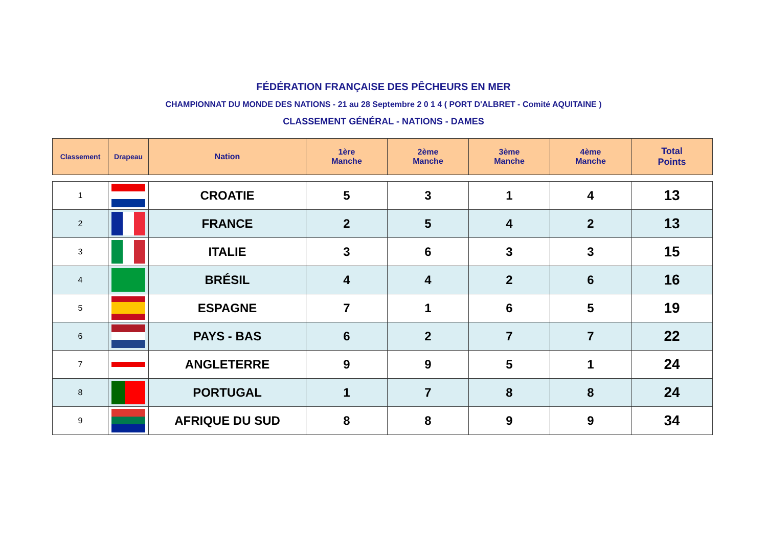FÉDÉRATION FRANÇAISE DES PÊCHEURS EN MER
CHAMPIONNAT DU MONDE DES NATIONS - 21 au 28 Septembre 2 0 1 4 ( PORT D'ALBRET - Comité AQUITAINE )
CLASSEMENT GÉNÉRAL - NATIONS - DAMES
| Classement | Drapeau | Nation | 1ère Manche | 2ème Manche | 3ème Manche | 4ème Manche | Total Points |
| --- | --- | --- | --- | --- | --- | --- | --- |
| 1 | | CROATIE | 5 | 3 | 1 | 4 | 13 |
| 2 | | FRANCE | 2 | 5 | 4 | 2 | 13 |
| 3 | | ITALIE | 3 | 6 | 3 | 3 | 15 |
| 4 | | BRÉSIL | 4 | 4 | 2 | 6 | 16 |
| 5 | | ESPAGNE | 7 | 1 | 6 | 5 | 19 |
| 6 | | PAYS - BAS | 6 | 2 | 7 | 7 | 22 |
| 7 | | ANGLETERRE | 9 | 9 | 5 | 1 | 24 |
| 8 | | PORTUGAL | 1 | 7 | 8 | 8 | 24 |
| 9 | | AFRIQUE DU SUD | 8 | 8 | 9 | 9 | 34 |